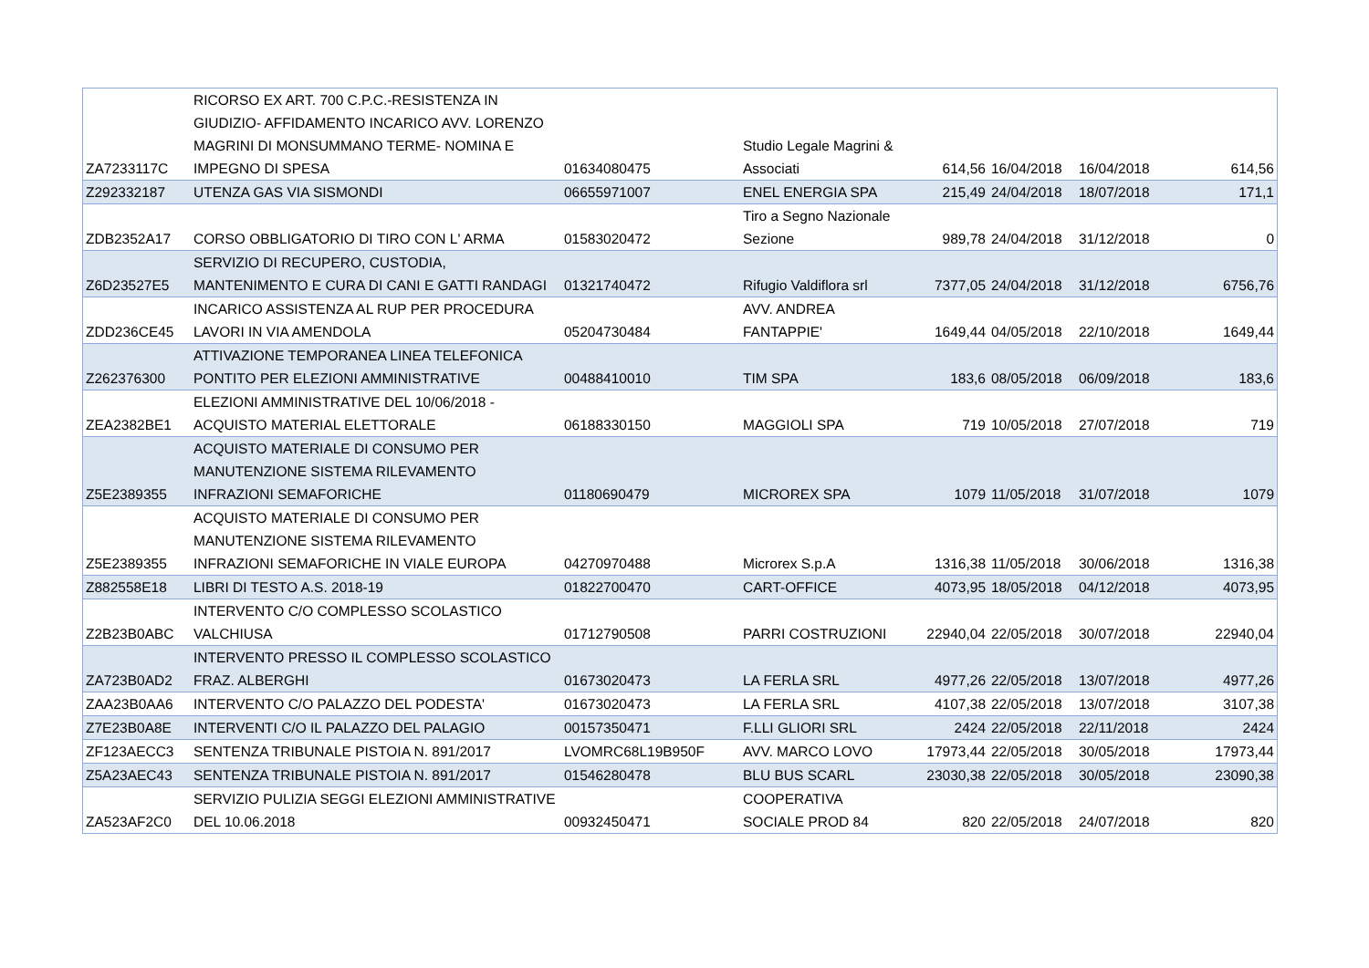| ZA7233117C | RICORSO EX ART. 700 C.P.C.-RESISTENZA IN GIUDIZIO- AFFIDAMENTO INCARICO AVV. LORENZO MAGRINI DI MONSUMMANO TERME- NOMINA E IMPEGNO DI SPESA | 01634080475 | Studio Legale Magrini & Associati | 614,56 | 16/04/2018 | 16/04/2018 | 614,56 |
| Z292332187 | UTENZA GAS VIA SISMONDI | 06655971007 | ENEL ENERGIA SPA | 215,49 | 24/04/2018 | 18/07/2018 | 171,1 |
| ZDB2352A17 | CORSO OBBLIGATORIO DI TIRO CON L' ARMA | 01583020472 | Tiro a Segno Nazionale Sezione | 989,78 | 24/04/2018 | 31/12/2018 | 0 |
| Z6D23527E5 | SERVIZIO DI RECUPERO, CUSTODIA, MANTENIMENTO E CURA DI CANI E GATTI RANDAGI | 01321740472 | Rifugio Valdiflora srl | 7377,05 | 24/04/2018 | 31/12/2018 | 6756,76 |
| ZDD236CE45 | INCARICO ASSISTENZA AL RUP PER PROCEDURA LAVORI IN VIA AMENDOLA | 05204730484 | AVV. ANDREA FANTAPPIE' | 1649,44 | 04/05/2018 | 22/10/2018 | 1649,44 |
| Z262376300 | ATTIVAZIONE TEMPORANEA LINEA TELEFONICA PONTITO PER ELEZIONI AMMINISTRATIVE | 00488410010 | TIM SPA | 183,6 | 08/05/2018 | 06/09/2018 | 183,6 |
| ZEA2382BE1 | ELEZIONI AMMINISTRATIVE DEL 10/06/2018 - ACQUISTO MATERIAL ELETTORALE | 06188330150 | MAGGIOLI SPA | 719 | 10/05/2018 | 27/07/2018 | 719 |
| Z5E2389355 | ACQUISTO MATERIALE DI CONSUMO PER MANUTENZIONE SISTEMA RILEVAMENTO INFRAZIONI SEMAFORICHE | 01180690479 | MICROREX SPA | 1079 | 11/05/2018 | 31/07/2018 | 1079 |
| Z5E2389355 | ACQUISTO MATERIALE DI CONSUMO PER MANUTENZIONE SISTEMA RILEVAMENTO INFRAZIONI SEMAFORICHE IN VIALE EUROPA | 04270970488 | Microrex S.p.A | 1316,38 | 11/05/2018 | 30/06/2018 | 1316,38 |
| Z882558E18 | LIBRI DI TESTO A.S. 2018-19 | 01822700470 | CART-OFFICE | 4073,95 | 18/05/2018 | 04/12/2018 | 4073,95 |
| Z2B23B0ABC | INTERVENTO C/O COMPLESSO SCOLASTICO VALCHIUSA | 01712790508 | PARRI COSTRUZIONI | 22940,04 | 22/05/2018 | 30/07/2018 | 22940,04 |
| ZA723B0AD2 | INTERVENTO PRESSO IL COMPLESSO SCOLASTICO FRAZ. ALBERGHI | 01673020473 | LA FERLA SRL | 4977,26 | 22/05/2018 | 13/07/2018 | 4977,26 |
| ZAA23B0AA6 | INTERVENTO C/O PALAZZO DEL PODESTA' | 01673020473 | LA FERLA SRL | 4107,38 | 22/05/2018 | 13/07/2018 | 3107,38 |
| Z7E23B0A8E | INTERVENTI C/O IL PALAZZO DEL PALAGIO | 00157350471 | F.LLI GLIORI SRL | 2424 | 22/05/2018 | 22/11/2018 | 2424 |
| ZF123AECC3 | SENTENZA TRIBUNALE PISTOIA N. 891/2017 | LVOMRC68L19B950F | AVV. MARCO LOVO | 17973,44 | 22/05/2018 | 30/05/2018 | 17973,44 |
| Z5A23AEC43 | SENTENZA TRIBUNALE PISTOIA N. 891/2017 | 01546280478 | BLU BUS SCARL | 23030,38 | 22/05/2018 | 30/05/2018 | 23090,38 |
| ZA523AF2C0 | SERVIZIO PULIZIA SEGGI ELEZIONI AMMINISTRATIVE DEL 10.06.2018 | 00932450471 | COOPERATIVA SOCIALE PROD 84 | 820 | 22/05/2018 | 24/07/2018 | 820 |